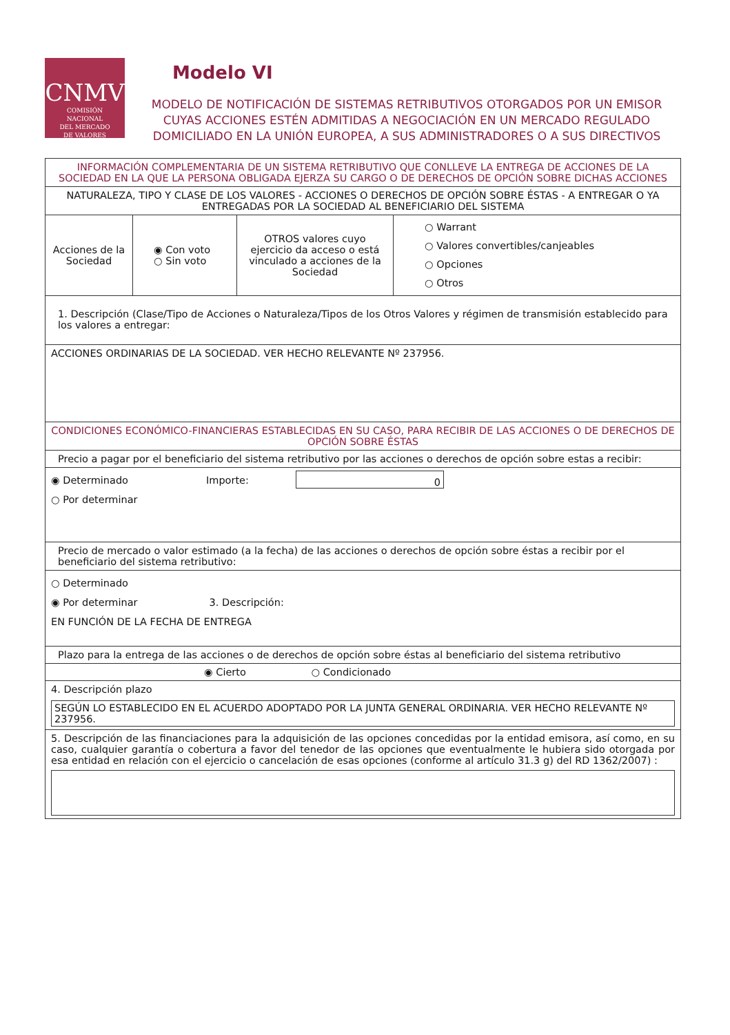CNMV
COMISIÓN
NACIONAL
DEL MERCADO
DE VALORES
Modelo VI
MODELO DE NOTIFICACIÓN DE SISTEMAS RETRIBUTIVOS OTORGADOS POR UN EMISOR CUYAS ACCIONES ESTÉN ADMITIDAS A NEGOCIACIÓN EN UN MERCADO REGULADO DOMICILIADO EN LA UNIÓN EUROPEA, A SUS ADMINISTRADORES O A SUS DIRECTIVOS
| INFORMACIÓN COMPLEMENTARIA DE UN SISTEMA RETRIBUTIVO QUE CONLLEVE LA ENTREGA DE ACCIONES DE LA SOCIEDAD EN LA QUE LA PERSONA OBLIGADA EJERZA SU CARGO O DE DERECHOS DE OPCIÓN SOBRE DICHAS ACCIONES | | | |
| NATURALEZA, TIPO Y CLASE DE LOS VALORES - ACCIONES O DERECHOS DE OPCIÓN SOBRE ÉSTAS - A ENTREGAR O YA ENTREGADAS POR LA SOCIEDAD AL BENEFICIARIO DEL SISTEMA | | | |
| Acciones de la Sociedad | ◉ Con voto ○ Sin voto | OTROS valores cuyo ejercicio da acceso o está vinculado a acciones de la Sociedad | ○ Warrant ○ Valores convertibles/canjeables ○ Opciones ○ Otros |
| 1. Descripción (Clase/Tipo de Acciones o Naturaleza/Tipos de los Otros Valores y régimen de transmisión establecido para los valores a entregar: | | | |
| ACCIONES ORDINARIAS DE LA SOCIEDAD. VER HECHO RELEVANTE Nº 237956. | | | |
| CONDICIONES ECONÓMICO-FINANCIERAS ESTABLECIDAS EN SU CASO, PARA RECIBIR DE LAS ACCIONES O DE DERECHOS DE OPCIÓN SOBRE ÉSTAS | | | |
| Precio a pagar por el beneficiario del sistema retributivo por las acciones o derechos de opción sobre estas a recibir: | | | |
| ◉ Determinado ○ Por determinar Importe: 0 | | | |
| Precio de mercado o valor estimado (a la fecha) de las acciones o derechos de opción sobre éstas a recibir por el beneficiario del sistema retributivo: | | | |
| ○ Determinado ◉ Por determinar 3. Descripción: EN FUNCIÓN DE LA FECHA DE ENTREGA | | | |
| Plazo para la entrega de las acciones o de derechos de opción sobre éstas al beneficiario del sistema retributivo | | | |
| ◉ Cierto ○ Condicionado | | | |
| 4. Descripción plazo SEGÚN LO ESTABLECIDO EN EL ACUERDO ADOPTADO POR LA JUNTA GENERAL ORDINARIA. VER HECHO RELEVANTE Nº 237956. | | | |
| 5. Descripción de las financiaciones para la adquisición de las opciones concedidas por la entidad emisora, así como, en su caso, cualquier garantía o cobertura a favor del tenedor de las opciones que eventualmente le hubiera sido otorgada por esa entidad en relación con el ejercicio o cancelación de esas opciones (conforme al artículo 31.3 g) del RD 1362/2007) : | | | |